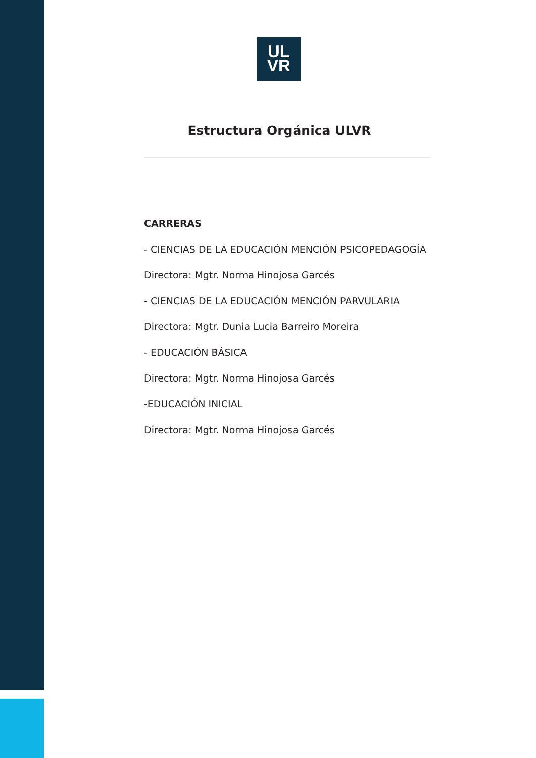UL
VR
Estructura Orgánica ULVR
CARRERAS
- CIENCIAS DE LA EDUCACIÓN MENCIÓN PSICOPEDAGOGÍA
Directora: Mgtr. Norma Hinojosa Garcés
- CIENCIAS DE LA EDUCACIÓN MENCIÓN PARVULARIA
Directora: Mgtr. Dunia Lucia Barreiro Moreira
- EDUCACIÓN BÁSICA
Directora: Mgtr. Norma Hinojosa Garcés
-EDUCACIÓN INICIAL
Directora: Mgtr. Norma Hinojosa Garcés